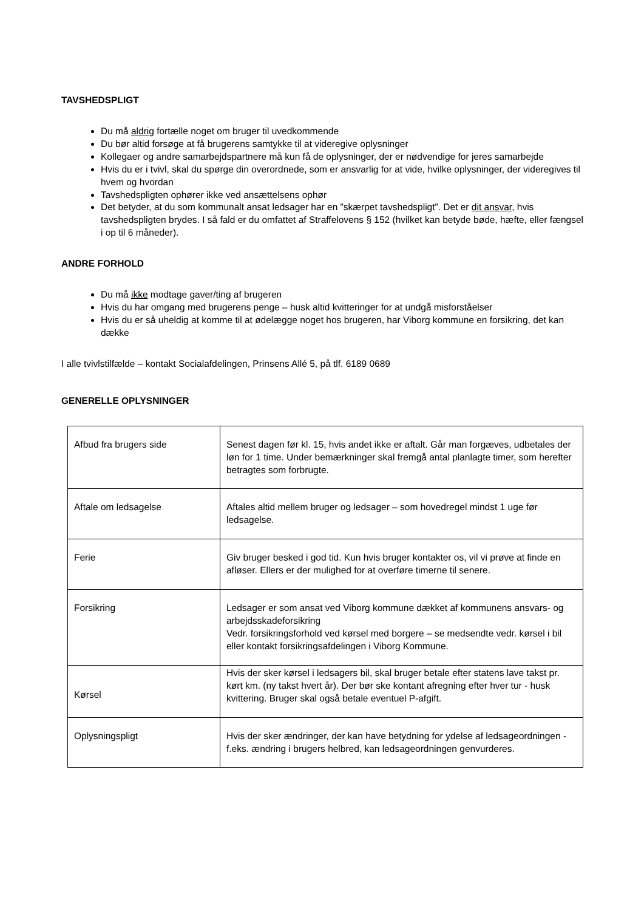TAVSHEDSPLIGT
Du må aldrig fortælle noget om bruger til uvedkommende
Du bør altid forsøge at få brugerens samtykke til at videregive oplysninger
Kollegaer og andre samarbejdspartnere må kun få de oplysninger, der er nødvendige for jeres samarbejde
Hvis du er i tvivl, skal du spørge din overordnede, som er ansvarlig for at vide, hvilke oplysninger, der videregives til hvem og hvordan
Tavshedspligten ophører ikke ved ansættelsens ophør
Det betyder, at du som kommunalt ansat ledsager har en ”skærpet tavshedspligt”. Det er dit ansvar, hvis tavshedspligten brydes. I så fald er du omfattet af Straffelovens § 152 (hvilket kan betyde bøde, hæfte, eller fængsel i op til 6 måneder).
ANDRE FORHOLD
Du må ikke modtage gaver/ting af brugeren
Hvis du har omgang med brugerens penge – husk altid kvitteringer for at undgå misforståelser
Hvis du er så uheldig at komme til at ødelægge noget hos brugeren, har Viborg kommune en forsikring, det kan dække
I alle tvivlstilfælde – kontakt Socialafdelingen, Prinsens Allé 5, på tlf. 6189 0689
GENERELLE OPLYSNINGER
| Afbud fra brugers side | Senest dagen før kl. 15, hvis andet ikke er aftalt. Går man forgæves, udbetales der løn for 1 time. Under bemærkninger skal fremgå antal planlagte timer, som herefter betragtes som forbrugte. |
| Aftale om ledsagelse | Aftales altid mellem bruger og ledsager – som hovedregel mindst 1 uge før ledsagelse. |
| Ferie | Giv bruger besked i god tid. Kun hvis bruger kontakter os, vil vi prøve at finde en afløser. Ellers er der mulighed for at overføre timerne til senere. |
| Forsikring | Ledsager er som ansat ved Viborg kommune dækket af kommunens ansvars- og arbejdsskadeforsikring Vedr. forsikringsforhold ved kørsel med borgere – se medsendte vedr. kørsel i bil eller kontakt forsikringsafdelingen i Viborg Kommune. |
| Kørsel | Hvis der sker kørsel i ledsagers bil, skal bruger betale efter statens lave takst pr. kørt km. (ny takst hvert år). Der bør ske kontant afregning efter hver tur - husk kvittering. Bruger skal også betale eventuel P-afgift. |
| Oplysningspligt | Hvis der sker ændringer, der kan have betydning for ydelse af ledsageordningen - f.eks. ændring i brugers helbred, kan ledsageordningen genvurderes. |